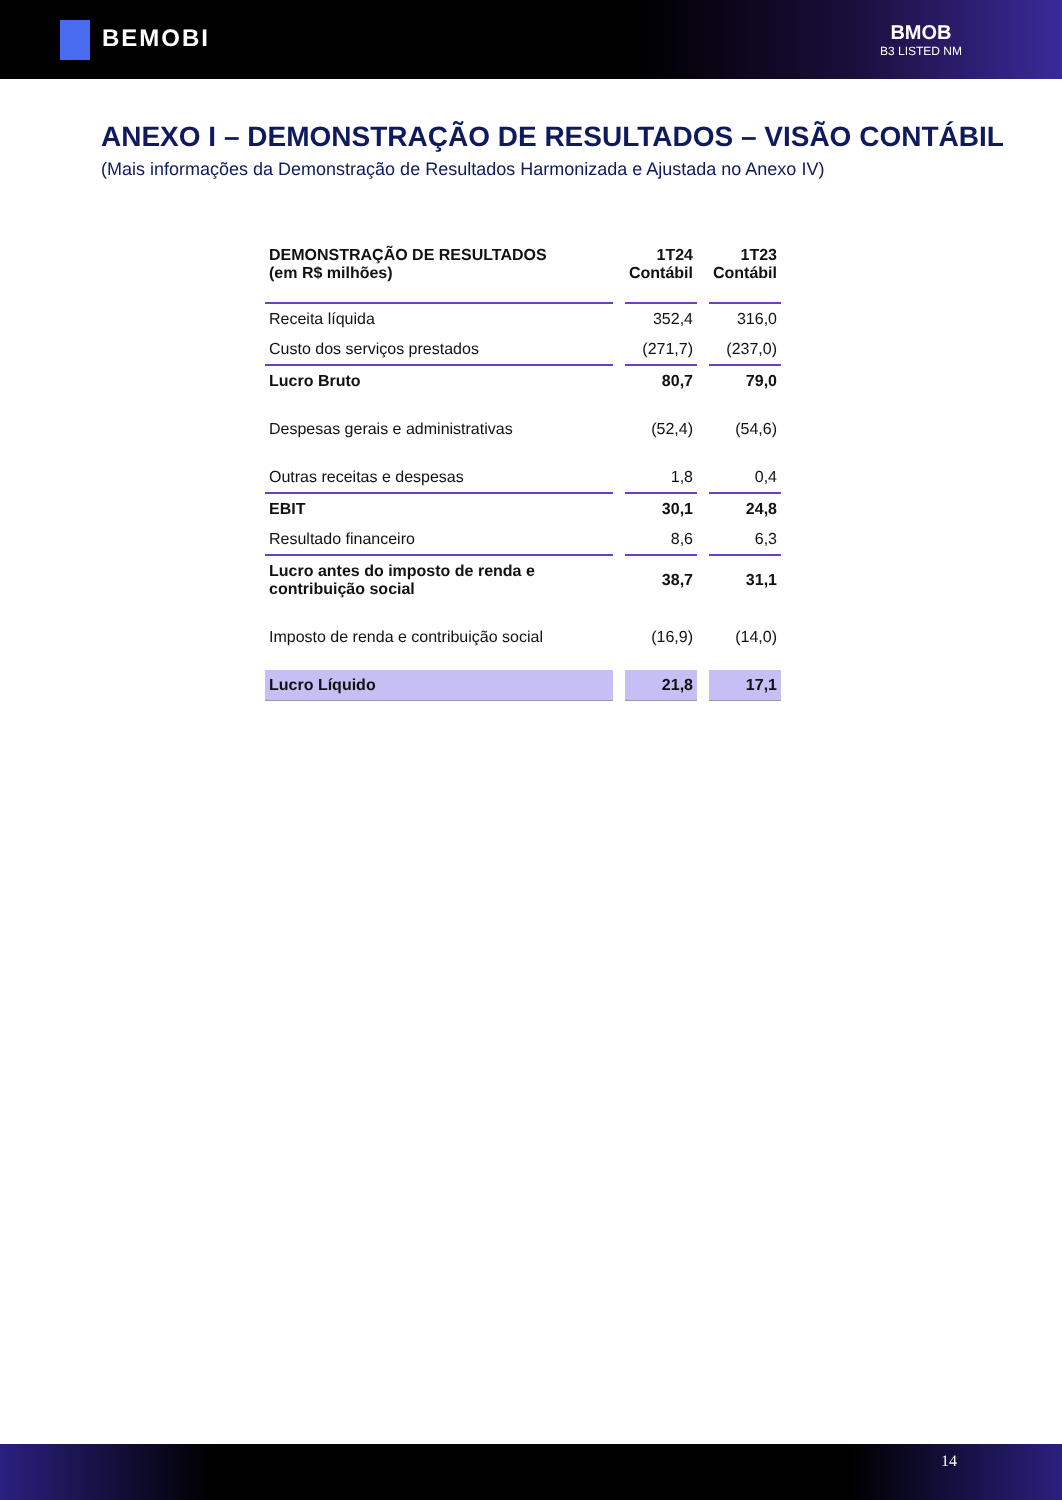BEMOBI
BMOB
B3 LISTED NM
ANEXO I – DEMONSTRAÇÃO DE RESULTADOS – VISÃO CONTÁBIL
(Mais informações da Demonstração de Resultados Harmonizada e Ajustada no Anexo IV)
| DEMONSTRAÇÃO DE RESULTADOS (em R$ milhões) | 1T24 Contábil | 1T23 Contábil |
| --- | --- | --- |
| Receita líquida | 352,4 | 316,0 |
| Custo dos serviços prestados | (271,7) | (237,0) |
| Lucro Bruto | 80,7 | 79,0 |
| Despesas gerais e administrativas | (52,4) | (54,6) |
| Outras receitas e despesas | 1,8 | 0,4 |
| EBIT | 30,1 | 24,8 |
| Resultado financeiro | 8,6 | 6,3 |
| Lucro antes do imposto de renda e contribuição social | 38,7 | 31,1 |
| Imposto de renda e contribuição social | (16,9) | (14,0) |
| Lucro Líquido | 21,8 | 17,1 |
14